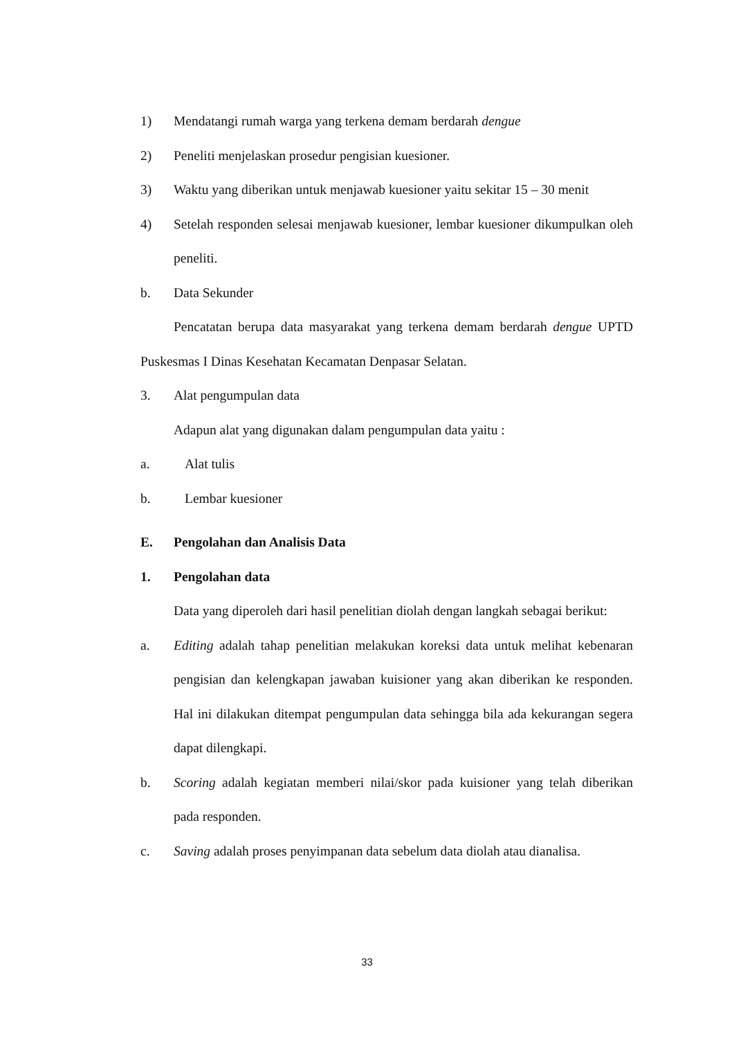1) Mendatangi rumah warga yang terkena demam berdarah dengue
2) Peneliti menjelaskan prosedur pengisian kuesioner.
3) Waktu yang diberikan untuk menjawab kuesioner yaitu sekitar 15 – 30 menit
4) Setelah responden selesai menjawab kuesioner, lembar kuesioner dikumpulkan oleh peneliti.
b. Data Sekunder
Pencatatan berupa data masyarakat yang terkena demam berdarah dengue UPTD Puskesmas I Dinas Kesehatan Kecamatan Denpasar Selatan.
3. Alat pengumpulan data
Adapun alat yang digunakan dalam pengumpulan data yaitu :
a. Alat tulis
b. Lembar kuesioner
E. Pengolahan dan Analisis Data
1. Pengolahan data
Data yang diperoleh dari hasil penelitian diolah dengan langkah sebagai berikut:
a. Editing adalah tahap penelitian melakukan koreksi data untuk melihat kebenaran pengisian dan kelengkapan jawaban kuisioner yang akan diberikan ke responden. Hal ini dilakukan ditempat pengumpulan data sehingga bila ada kekurangan segera dapat dilengkapi.
b. Scoring adalah kegiatan memberi nilai/skor pada kuisioner yang telah diberikan pada responden.
c. Saving adalah proses penyimpanan data sebelum data diolah atau dianalisa.
33